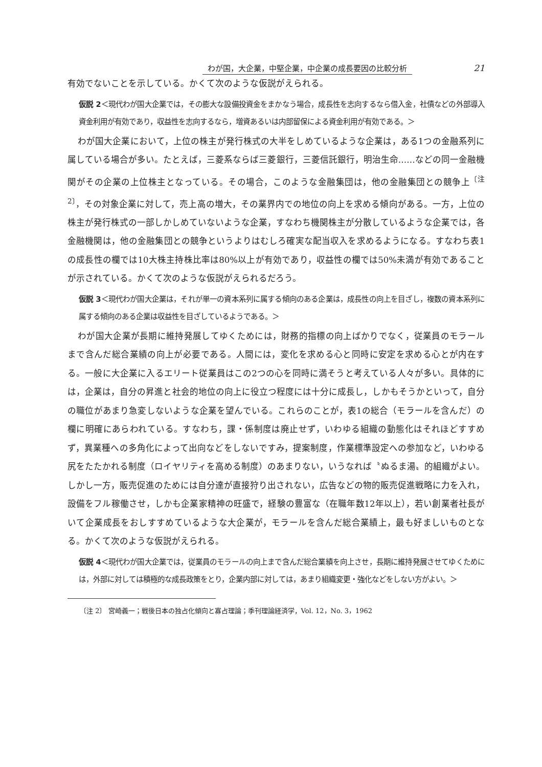わが国，大企業，中堅企業，中企業の成長要因の比較分析 21
有効でないことを示している。かくて次のような仮説がえられる。
仮説 2＜現代わが国大企業では，その膨大な設備投資金をまかなう場合，成長性を志向するなら借入金，社債などの外部導入資金利用が有効であり，収益性を志向するなら，増資あるいは内部留保による資金利用が有効である。＞
わが国大企業において，上位の株主が発行株式の大半をしめているような企業は，ある1つの金融系列に属している場合が多い。たとえば，三菱系ならば三菱銀行，三菱信託銀行，明治生命……などの同一金融機関がその企業の上位株主となっている。その場合，このような金融集団は，他の金融集団との競争上<sup>〔注 2〕</sup>，その対象企業に対して，売上高の増大，その業界内での地位の向上を求める傾向がある。一方，上位の株主が発行株式の一部しかしめていないような企業，すなわち機関株主が分散しているような企業では，各金融機関は，他の金融集団との競争というよりはむしろ確実な配当収入を求めるようになる。すなわち表1の成長性の欄では10大株主持株比率は80%以上が有効であり，収益性の欄では50%未満が有効であることが示されている。かくて次のような仮説がえられるだろう。
仮説 3＜現代わが国大企業は，それが単一の資本系列に属する傾向のある企業は，成長性の向上を目ざし，複数の資本系列に属する傾向のある企業は収益性を目ざしているようである。＞
わが国大企業が長期に維持発展してゆくためには，財務的指標の向上ばかりでなく，従業員のモラールまで含んだ総合業績の向上が必要である。人間には，変化を求める心と同時に安定を求める心とが内在する。一般に大企業に入るエリート従業員はこの2つの心を同時に満そうと考えている人々が多い。具体的には，企業は，自分の昇進と社会的地位の向上に役立つ程度には十分に成長し，しかもそうかといって，自分の職位があまり急変しないような企業を望んでいる。これらのことが，表1の総合（モラールを含んだ）の欄に明確にあらわれている。すなわち，課・係制度は廃止せず，いわゆる組織の動態化はそれほどすすめず，異業種への多角化によって出向などをしないですみ，提案制度，作業標準設定への参加など，いわゆる尻をたたかれる制度（ロイヤリティを高める制度）のあまりない，いうなれば〝ぬるま湯〟的組織がよい。しかし一方，販売促進のためには自分達が直接狩り出されない，広告などの物的販売促進戦略に力を入れ，設備をフル稼働させ，しかも企業家精神の旺盛で，経験の豊富な（在職年数12年以上），若い創業者社長がいて企業成長をおしすすめているような大企業が，モラールを含んだ総合業績上，最も好ましいものとなる。かくて次のような仮説がえられる。
仮説 4＜現代わが国大企業では，従業員のモラールの向上まで含んだ総合業績を向上させ，長期に維持発展させてゆくためには，外部に対しては積極的な成長政策をとり，企業内部に対しては，あまり組織変更・強化などをしない方がよい。＞
〔注 2〕 宮崎義一；戦後日本の独占化傾向と寡占理論；季刊理論経済学，Vol. 12，No. 3，1962